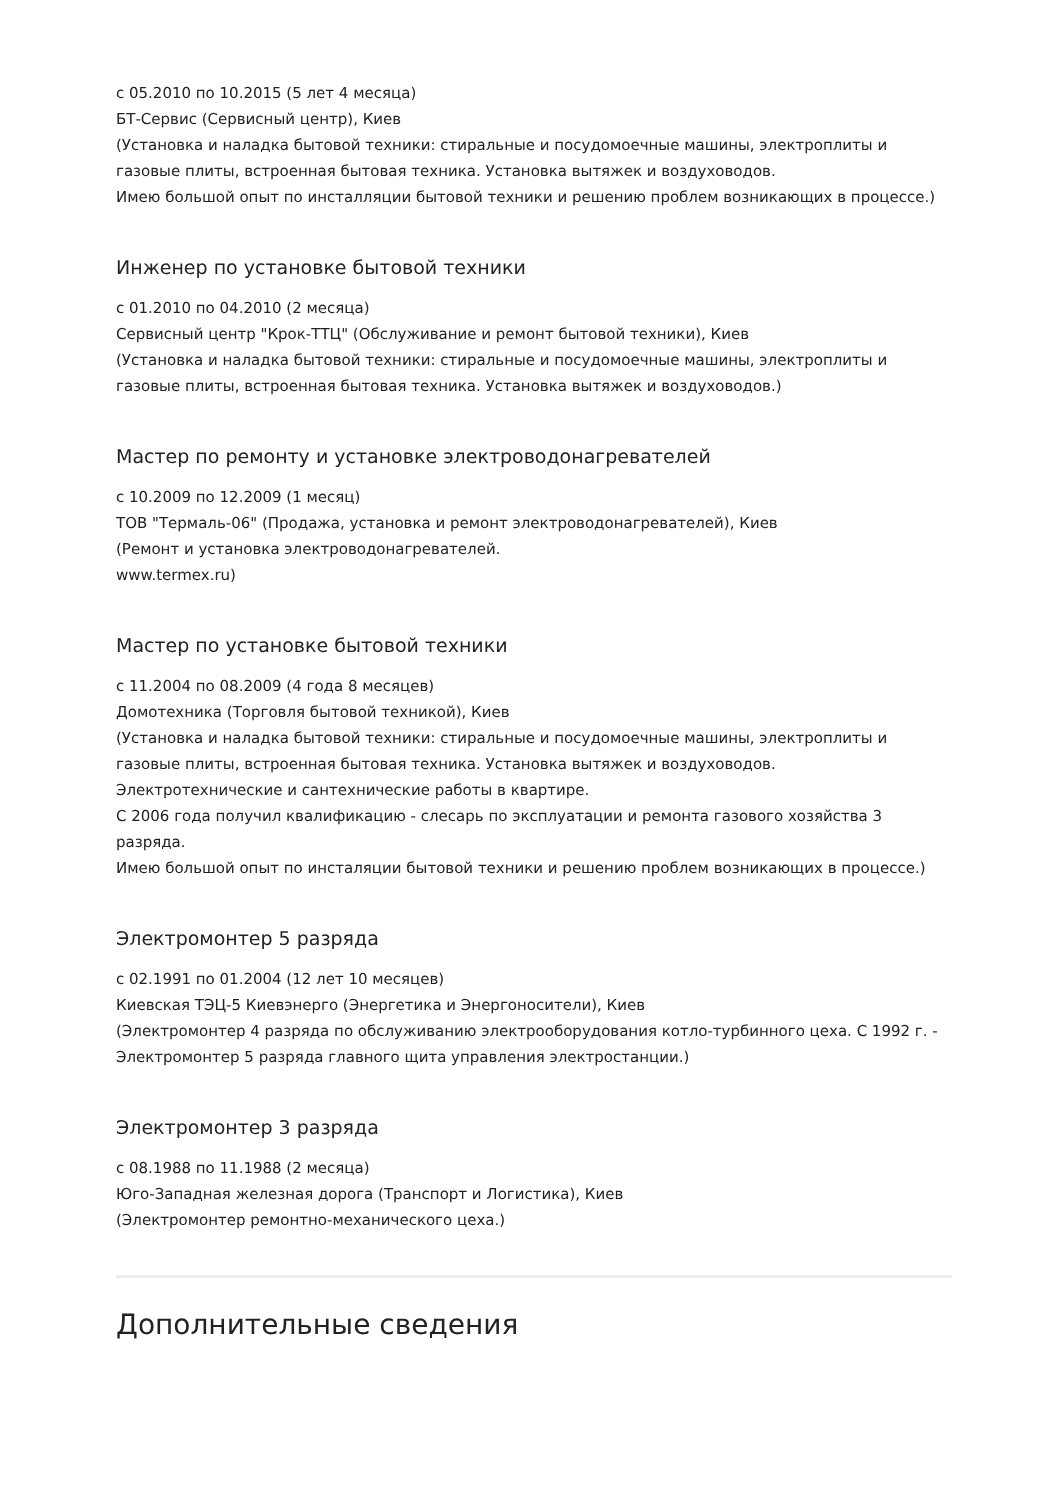с 05.2010 по 10.2015 (5 лет 4 месяца)
БТ-Сервис (Сервисный центр), Киев
(Установка и наладка бытовой техники: стиральные и посудомоечные машины, электроплиты и газовые плиты, встроенная бытовая техника. Установка вытяжек и воздуховодов.
Имею большой опыт по инсталляции бытовой техники и решению проблем возникающих в процессе.)
Инженер по установке бытовой техники
с 01.2010 по 04.2010 (2 месяца)
Сервисный центр "Крок-ТТЦ" (Обслуживание и ремонт бытовой техники), Киев
(Установка и наладка бытовой техники: стиральные и посудомоечные машины, электроплиты и газовые плиты, встроенная бытовая техника. Установка вытяжек и воздуховодов.)
Мастер по ремонту и установке электроводонагревателей
с 10.2009 по 12.2009 (1 месяц)
ТОВ "Термаль-06" (Продажа, установка и ремонт электроводонагревателей), Киев
(Ремонт и установка электроводонагревателей.
www.termex.ru)
Мастер по установке бытовой техники
с 11.2004 по 08.2009 (4 года 8 месяцев)
Домотехника (Торговля бытовой техникой), Киев
(Установка и наладка бытовой техники: стиральные и посудомоечные машины, электроплиты и газовые плиты, встроенная бытовая техника. Установка вытяжек и воздуховодов.
Электротехнические и сантехнические работы в квартире.
С 2006 года получил квалификацию - слесарь по эксплуатации и ремонта газового хозяйства 3 разряда.
Имею большой опыт по инсталяции бытовой техники и решению проблем возникающих в процессе.)
Электромонтер 5 разряда
с 02.1991 по 01.2004 (12 лет 10 месяцев)
Киевская ТЭЦ-5 Киевэнерго (Энергетика и Энергоносители), Киев
(Электромонтер 4 разряда по обслуживанию электрооборудования котло-турбинного цеха. С 1992 г. - Электромонтер 5 разряда главного щита управления электростанции.)
Электромонтер 3 разряда
с 08.1988 по 11.1988 (2 месяца)
Юго-Западная железная дорога (Транспорт и Логистика), Киев
(Электромонтер ремонтно-механического цеха.)
Дополнительные сведения